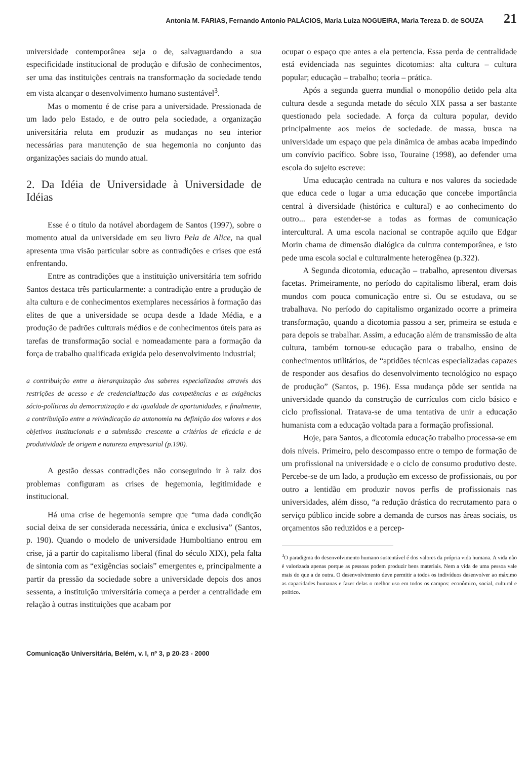Antonia M. FARIAS, Fernando Antonio PALÁCIOS, Maria Luíza NOGUEIRA, Maria Tereza D. de SOUZA 21
universidade contemporânea seja o de, salvaguardando a sua especificidade institucional de produção e difusão de conhecimentos, ser uma das instituições centrais na transformação da sociedade tendo em vista alcançar o desenvolvimento humano sustentável<sup>3</sup>.
Mas o momento é de crise para a universidade. Pressionada de um lado pelo Estado, e de outro pela sociedade, a organização universitária reluta em produzir as mudanças no seu interior necessárias para manutenção de sua hegemonia no conjunto das organizações saciais do mundo atual.
2. Da Idéia de Universidade à Universidade de Idéias
Esse é o título da notável abordagem de Santos (1997), sobre o momento atual da universidade em seu livro Pela de Alice, na qual apresenta uma visão particular sobre as contradições e crises que está enfrentando.
Entre as contradições que a instituição universitária tem sofrido Santos destaca três particularmente: a contradição entre a produção de alta cultura e de conhecimentos exemplares necessários à formação das elites de que a universidade se ocupa desde a Idade Média, e a produção de padrões culturais médios e de conhecimentos úteis para as tarefas de transformação social e nomeadamente para a formação da força de trabalho qualificada exigida pelo desenvolvimento industrial;
a contribuição entre a hierarquização dos saberes especializados através das restrições de acesso e de credencialização das competências e as exigências sócio-políticas da democratização e da igualdade de oportunidades, e finalmente, a contribuição entre a reivindicação da autonomia na definição dos valores e dos objetivos institucionais e a submissão crescente a critérios de eficácia e de produtividade de origem e natureza empresarial (p.190).
A gestão dessas contradições não conseguindo ir à raiz dos problemas configuram as crises de hegemonia, legitimidade e institucional.
Há uma crise de hegemonia sempre que “uma dada condição social deixa de ser considerada necessária, única e exclusiva” (Santos, p. 190). Quando o modelo de universidade Humboltiano entrou em crise, já a partir do capitalismo liberal (final do século XIX), pela falta de sintonia com as “exigências sociais” emergentes e, principalmente a partir da pressão da sociedade sobre a universidade depois dos anos sessenta, a instituição universitária começa a perder a centralidade em relação à outras instituições que acabam por
Comunicação Universitária, Belém, v. I, nº 3, p 20-23 - 2000
ocupar o espaço que antes a ela pertencia. Essa perda de centralidade está evidenciada nas seguintes dicotomias: alta cultura – cultura popular; educação – trabalho; teoria – prática.
Após a segunda guerra mundial o monopólio detido pela alta cultura desde a segunda metade do século XIX passa a ser bastante questionado pela sociedade. A força da cultura popular, devido principalmente aos meios de sociedade. de massa, busca na universidade um espaço que pela dinâmica de ambas acaba impedindo um convívio pacífico. Sobre isso, Touraine (1998), ao defender uma escola do sujeito escreve:
Uma educação centrada na cultura e nos valores da sociedade que educa cede o lugar a uma educação que concebe importância central à diversidade (histórica e cultural) e ao conhecimento do outro... para estender-se a todas as formas de comunicação intercultural. A uma escola nacional se contrapõe aquilo que Edgar Morin chama de dimensão dialógica da cultura contemporânea, e isto pede uma escola social e culturalmente heterogênea (p.322).
A Segunda dicotomia, educação – trabalho, apresentou diversas facetas. Primeiramente, no período do capitalismo liberal, eram dois mundos com pouca comunicação entre si. Ou se estudava, ou se trabalhava. No período do capitalismo organizado ocorre a primeira transformação, quando a dicotomia passou a ser, primeira se estuda e para depois se trabalhar. Assim, a educação além de transmissão de alta cultura, também tornou-se educação para o trabalho, ensino de conhecimentos utilitários, de “aptidões técnicas especializadas capazes de responder aos desafios do desenvolvimento tecnológico no espaço de produção” (Santos, p. 196). Essa mudança pôde ser sentida na universidade quando da construção de currículos com ciclo básico e ciclo profissional. Tratava-se de uma tentativa de unir a educação humanista com a educação voltada para a formação profissional.
Hoje, para Santos, a dicotomia educação trabalho processa-se em dois níveis. Primeiro, pelo descompasso entre o tempo de formação de um profissional na universidade e o ciclo de consumo produtivo deste. Percebe-se de um lado, a produção em excesso de profissionais, ou por outro a lentidão em produzir novos perfis de profissionais nas universidades, além disso, “a redução drástica do recrutamento para o serviço público incide sobre a demanda de cursos nas áreas sociais, os orçamentos são reduzidos e a percep-
<sup>3</sup> O paradigma do desenvolvimento humano sustentável é dos valores da própria vida humana. A vida não é valorizada apenas porque as pessoas podem produzir bens materiais. Nem a vida de uma pessoa vale mais do que a de outra. O desenvolvimento deve permitir a todos os indivíduos desenvolver ao máximo as capacidades humanas e fazer delas o melhor uso em todos os campos: econômico, social, cultural e político.